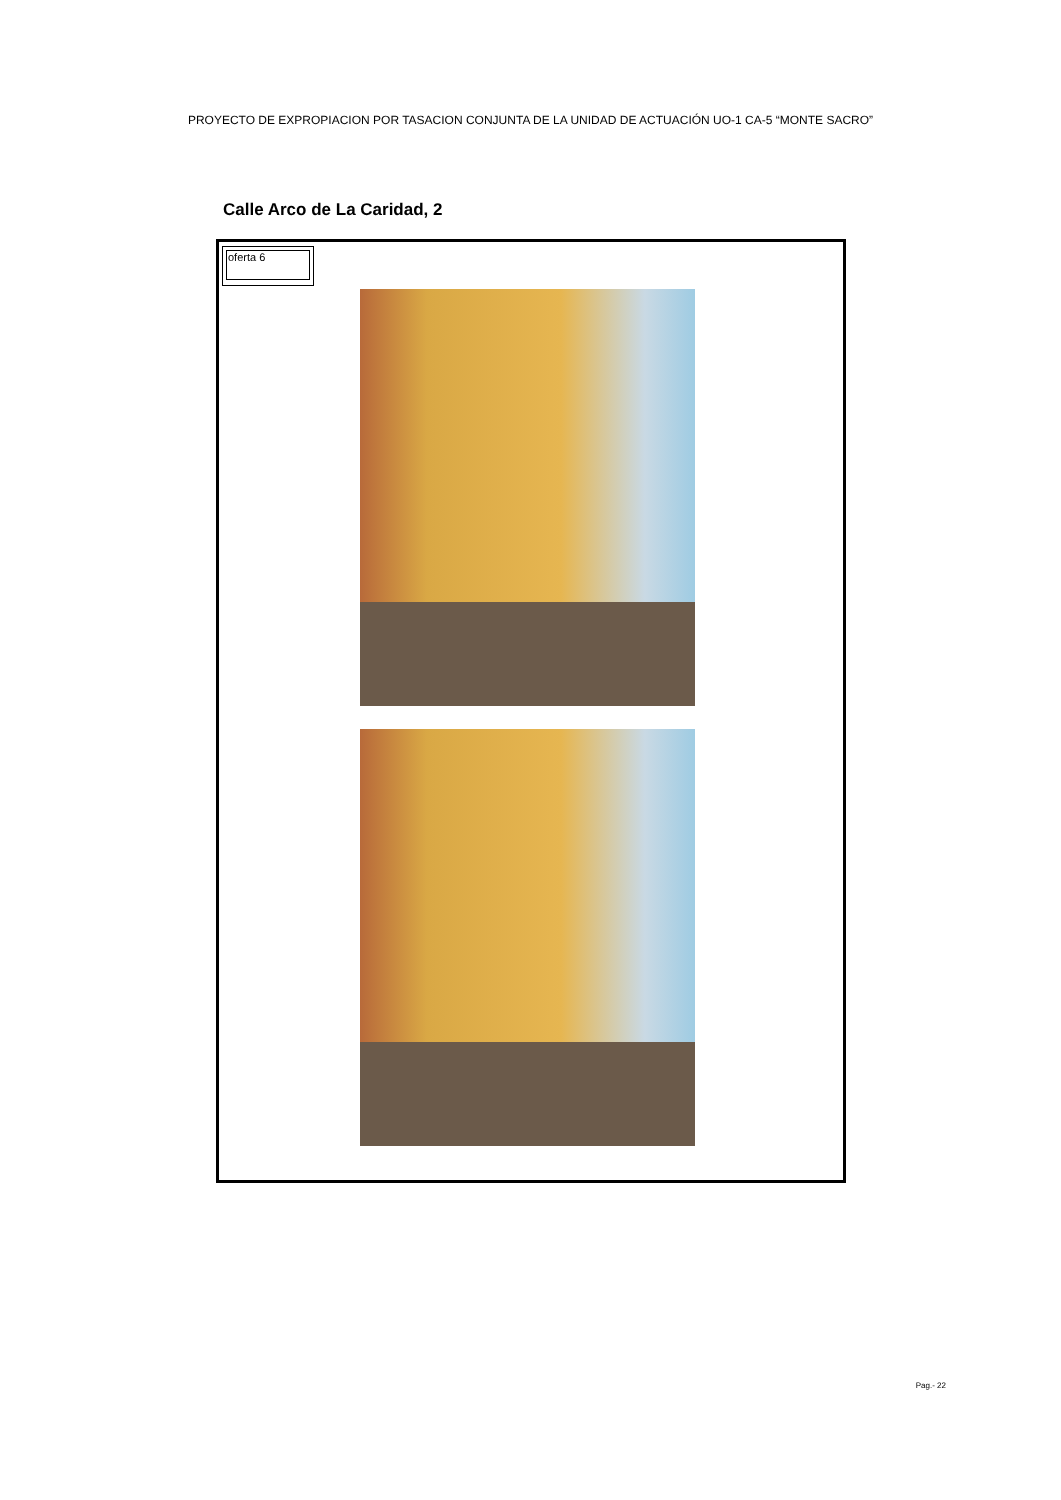PROYECTO DE EXPROPIACION POR TASACION CONJUNTA DE LA UNIDAD DE ACTUACIÓN UO-1 CA-5 “MONTE SACRO”
Calle Arco de La Caridad, 2
oferta 6
Pag.- 22